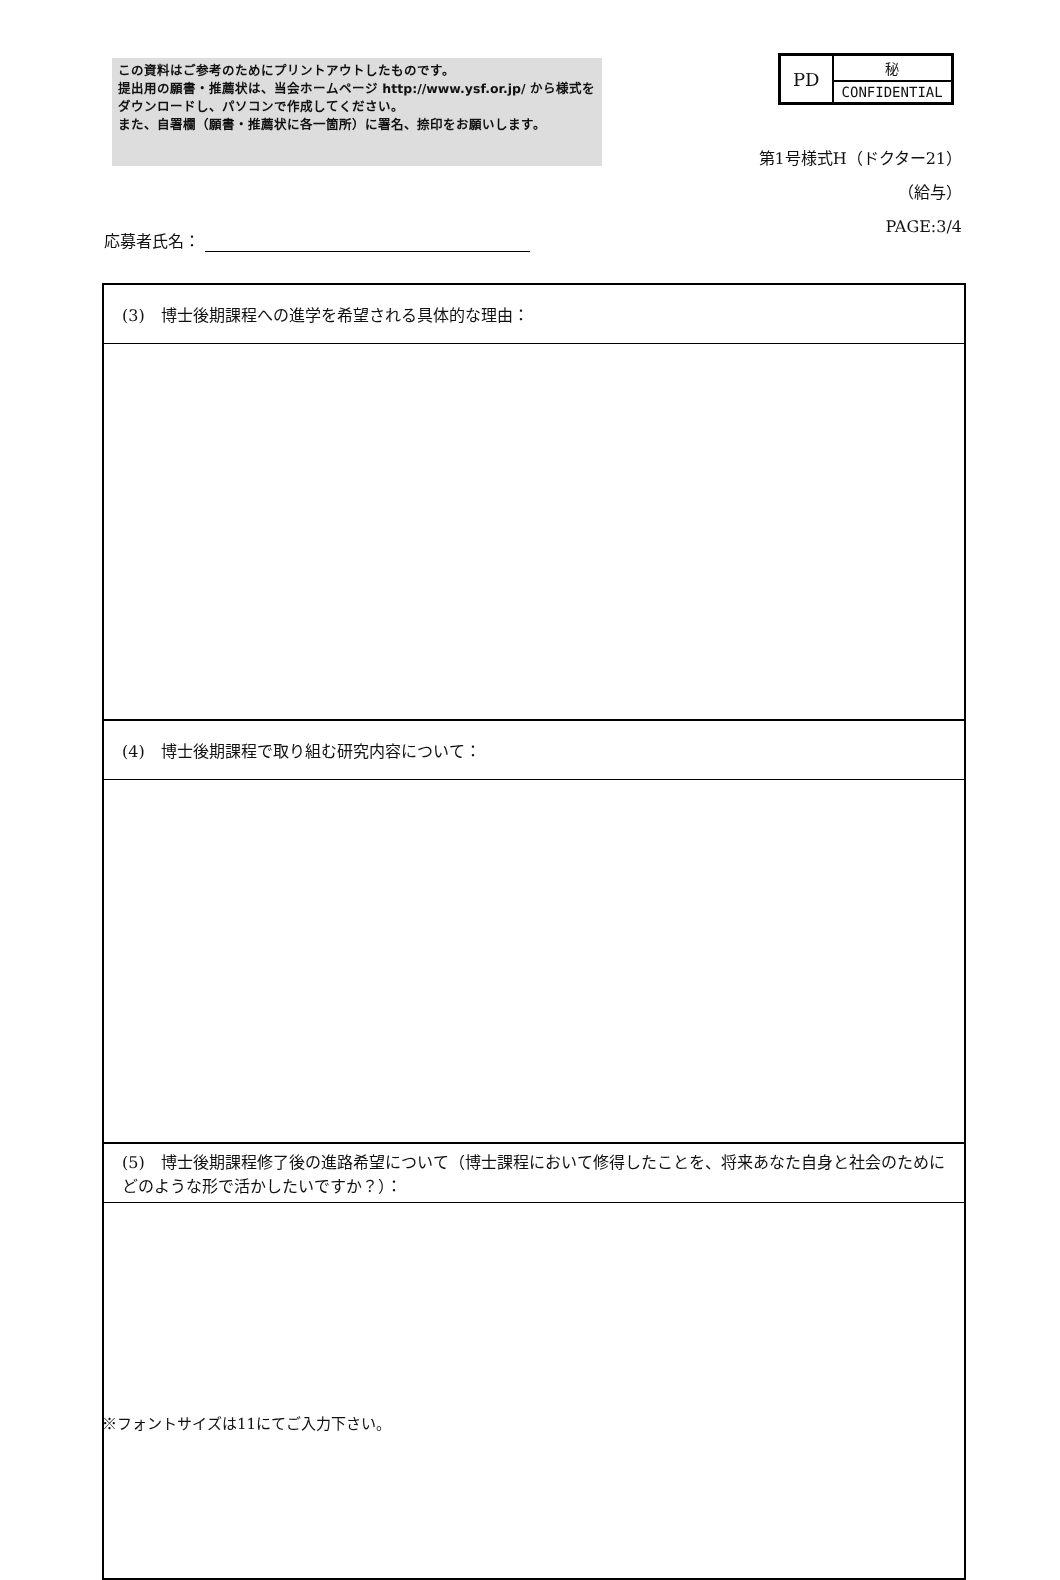この資料はご参考のためにプリントアウトしたものです。
提出用の願書・推薦状は、当会ホームページ http://www.ysf.or.jp/ から様式をダウンロードし、パソコンで作成してください。
また、自署欄（願書・推薦状に各一箇所）に署名、捺印をお願いします。
| PD | 秘 |
| | CONFIDENTIAL |
第1号様式H（ドクター21）
（給与）
PAGE:3/4
応募者氏名：
| (3) 博士後期課程への進学を希望される具体的な理由： |
| (4) 博士後期課程で取り組む研究内容について： |
| (5) 博士後期課程修了後の進路希望について（博士課程において修得したことを、将来あなた自身と社会のためにどのような形で活かしたいですか？）： |
※フォントサイズは11にてご入力下さい。